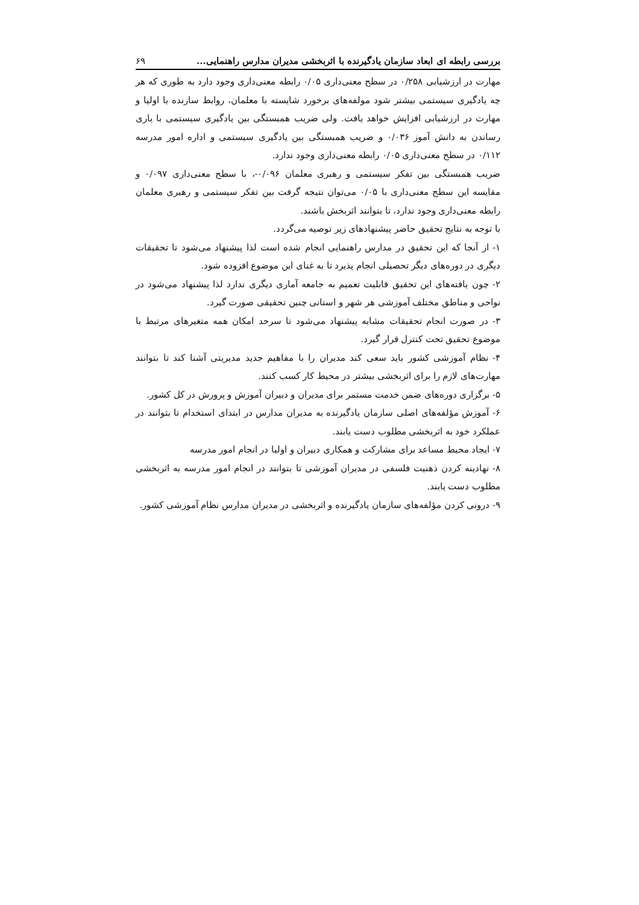بررسی رابطه ای ابعاد سازمان یادگیرنده با اثربخشی مدیران مدارس راهنمایی... ۶۹
مهارت در ارزشیابی ۰/۲۵۸ در سطح معنی‌داری ۰/۰۵ رابطه معنی‌داری وجود دارد به طوری که هر چه یادگیری سیستمی بیشتر شود مولفه‌های برخورد شایسته با معلمان، روابط سازنده با اولیا و مهارت در ارزشیابی افزایش خواهد یافت. ولی ضریب همبستگی بین یادگیری سیستمی با یاری رساندن به دانش آموز ۰/۰۳۶ و ضریب همبستگی بین یادگیری سیستمی و اداره امور مدرسه ۰/۱۱۲ در سطح معنی‌داری ۰/۰۵ رابطه معنی‌داری وجود ندارد.
ضریب همبستگی بین تفکر سیستمی و رهبری معلمان ۰/۰۹۶-، با سطح معنی‌داری ۰/۰۹۷ و مقایسه این سطح معنی‌داری با ۰/۰۵ می‌توان نتیجه گرفت بین تفکر سیستمی و رهبری معلمان رابطه معنی‌داری وجود ندارد، تا بتوانند اثربخش باشند.
با توجه به نتایج تحقیق حاضر پیشنهادهای زیر توصیه می‌گردد.
۱- از آنجا که این تحقیق در مدارس راهنمایی انجام شده است لذا پیشنهاد می‌شود تا تحقیقات دیگری در دوره‌های دیگر تحصیلی انجام پذیرد تا به غنای این موضوع افزوده شود.
۲- چون یافته‌های این تحقیق قابلیت تعمیم به جامعه آماری دیگری ندارد لذا پیشنهاد می‌شود در نواحی و مناطق مختلف آموزشی هر شهر و استانی چنین تحقیقی صورت گیرد.
۳- در صورت انجام تحقیقات مشابه پیشنهاد می‌شود تا سرحد امکان همه متغیرهای مرتبط با موضوع تحقیق تحت کنترل قرار گیرد.
۴- نظام آموزشی کشور باید سعی کند مدیران را با مفاهیم جدید مدیریتی آشنا کند تا بتوانند مهارت‌های لازم را برای اثربخشی بیشتر در محیط کار کسب کنند.
۵- برگزاری دوره‌های ضمن خدمت مستمر برای مدیران و دبیران آموزش و پرورش در کل کشور.
۶- آموزش مؤلفه‌های اصلی سازمان یادگیرنده به مدیران مدارس در ابتدای استخدام تا بتوانند در عملکرد خود به اثربخشی مطلوب دست یابند.
۷- ایجاد محیط مساعد برای مشارکت و همکاری دبیران و اولیا در انجام امور مدرسه
۸- نهادینه کردن ذهنیت فلسفی در مدیران آموزشی تا بتوانند در انجام امور مدرسه به اثربخشی مطلوب دست یابند.
۹- درونی کردن مؤلفه‌های سازمان یادگیرنده و اثربخشی در مدیران مدارس نظام آموزشی کشور.